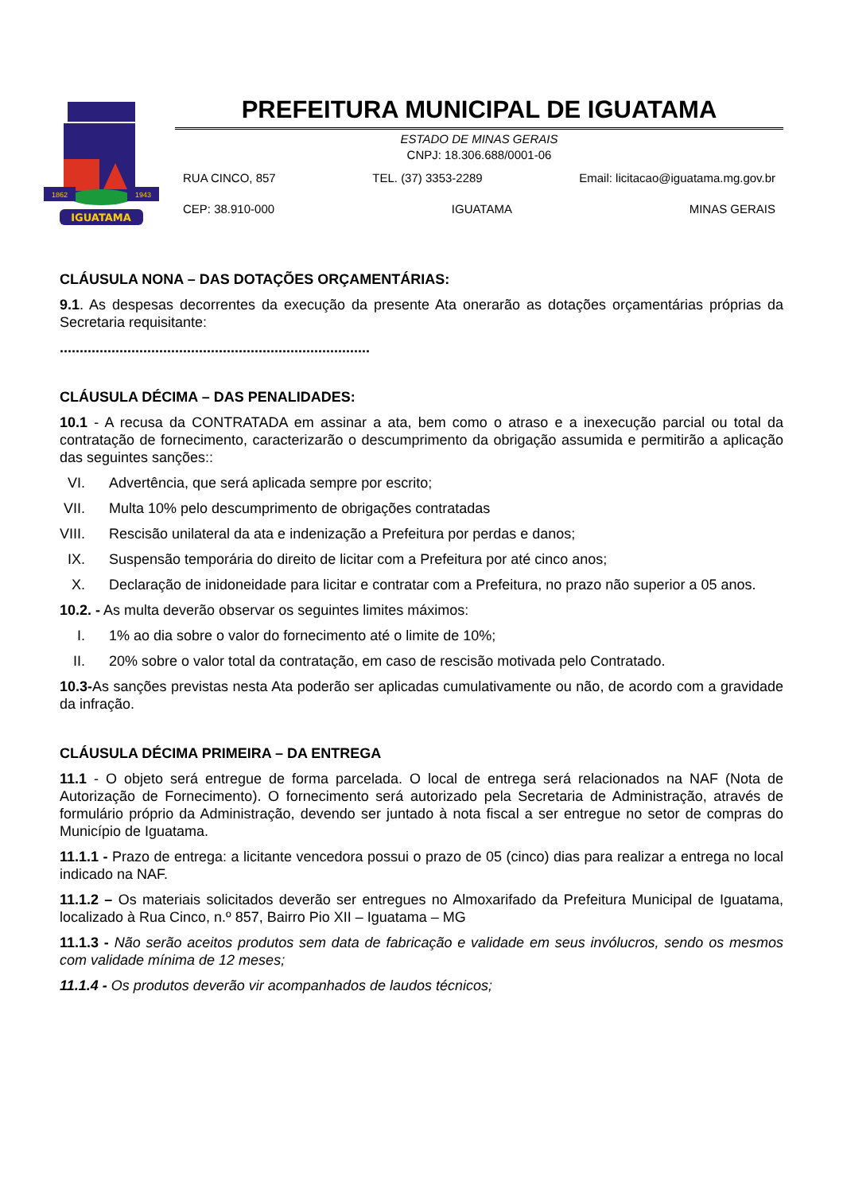IGUATAMA
1862
1943
PREFEITURA MUNICIPAL DE IGUATAMA
ESTADO DE MINAS GERAIS
CNPJ: 18.306.688/0001-06
RUA CINCO, 857 TEL. (37) 3353-2289 Email: licitacao@iguatama.mg.gov.br
CEP: 38.910-000 IGUATAMA MINAS GERAIS
CLÁUSULA NONA – DAS DOTAÇÕES ORÇAMENTÁRIAS:
9.1. As despesas decorrentes da execução da presente Ata onerarão as dotações orçamentárias próprias da Secretaria requisitante:
..............................................................................
CLÁUSULA DÉCIMA – DAS PENALIDADES:
10.1 - A recusa da CONTRATADA em assinar a ata, bem como o atraso e a inexecução parcial ou total da contratação de fornecimento, caracterizarão o descumprimento da obrigação assumida e permitirão a aplicação das seguintes sanções::
VI. Advertência, que será aplicada sempre por escrito;
VII. Multa 10% pelo descumprimento de obrigações contratadas
VIII. Rescisão unilateral da ata e indenização a Prefeitura por perdas e danos;
IX. Suspensão temporária do direito de licitar com a Prefeitura por até cinco anos;
X. Declaração de inidoneidade para licitar e contratar com a Prefeitura, no prazo não superior a 05 anos.
10.2. - As multa deverão observar os seguintes limites máximos:
I. 1% ao dia sobre o valor do fornecimento até o limite de 10%;
II. 20% sobre o valor total da contratação, em caso de rescisão motivada pelo Contratado.
10.3-As sanções previstas nesta Ata poderão ser aplicadas cumulativamente ou não, de acordo com a gravidade da infração.
CLÁUSULA DÉCIMA PRIMEIRA – DA ENTREGA
11.1 - O objeto será entregue de forma parcelada. O local de entrega será relacionados na NAF (Nota de Autorização de Fornecimento). O fornecimento será autorizado pela Secretaria de Administração, através de formulário próprio da Administração, devendo ser juntado à nota fiscal a ser entregue no setor de compras do Município de Iguatama.
11.1.1 - Prazo de entrega: a licitante vencedora possui o prazo de 05 (cinco) dias para realizar a entrega no local indicado na NAF.
11.1.2 – Os materiais solicitados deverão ser entregues no Almoxarifado da Prefeitura Municipal de Iguatama, localizado à Rua Cinco, n.º 857, Bairro Pio XII – Iguatama – MG
11.1.3 - Não serão aceitos produtos sem data de fabricação e validade em seus invólucros, sendo os mesmos com validade mínima de 12 meses;
11.1.4 - Os produtos deverão vir acompanhados de laudos técnicos;